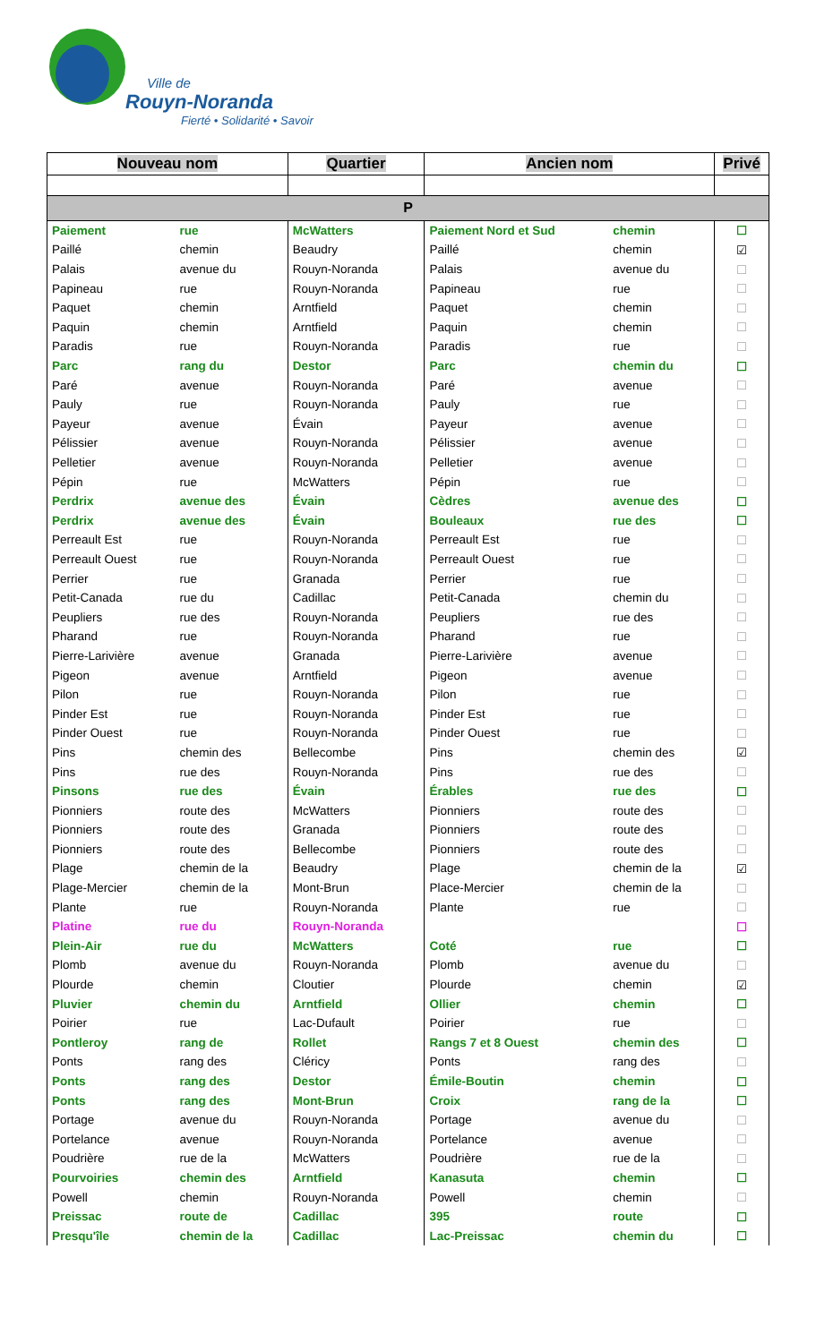Ville de
Rouyn-Noranda
Fierté • Solidarité • Savoir
| Nouveau nom | | Quartier | Ancien nom | | Privé |
| --- | --- | --- | --- | --- | --- |
| P | | | | | |
| Paiement | rue | McWatters | Paiement Nord et Sud | chemin | ☐ |
| Paillé | chemin | Beaudry | Paillé | chemin | ☑ |
| Palais | avenue du | Rouyn-Noranda | Palais | avenue du | ☐ |
| Papineau | rue | Rouyn-Noranda | Papineau | rue | ☐ |
| Paquet | chemin | Arntfield | Paquet | chemin | ☐ |
| Paquin | chemin | Arntfield | Paquin | chemin | ☐ |
| Paradis | rue | Rouyn-Noranda | Paradis | rue | ☐ |
| Parc | rang du | Destor | Parc | chemin du | ☐ |
| Paré | avenue | Rouyn-Noranda | Paré | avenue | ☐ |
| Pauly | rue | Rouyn-Noranda | Pauly | rue | ☐ |
| Payeur | avenue | Évain | Payeur | avenue | ☐ |
| Pélissier | avenue | Rouyn-Noranda | Pélissier | avenue | ☐ |
| Pelletier | avenue | Rouyn-Noranda | Pelletier | avenue | ☐ |
| Pépin | rue | McWatters | Pépin | rue | ☐ |
| Perdrix | avenue des | Évain | Cèdres | avenue des | ☐ |
| Perdrix | avenue des | Évain | Bouleaux | rue des | ☐ |
| Perreault Est | rue | Rouyn-Noranda | Perreault Est | rue | ☐ |
| Perreault Ouest | rue | Rouyn-Noranda | Perreault Ouest | rue | ☐ |
| Perrier | rue | Granada | Perrier | rue | ☐ |
| Petit-Canada | rue du | Cadillac | Petit-Canada | chemin du | ☐ |
| Peupliers | rue des | Rouyn-Noranda | Peupliers | rue des | ☐ |
| Pharand | rue | Rouyn-Noranda | Pharand | rue | ☐ |
| Pierre-Larivière | avenue | Granada | Pierre-Larivière | avenue | ☐ |
| Pigeon | avenue | Arntfield | Pigeon | avenue | ☐ |
| Pilon | rue | Rouyn-Noranda | Pilon | rue | ☐ |
| Pinder Est | rue | Rouyn-Noranda | Pinder Est | rue | ☐ |
| Pinder Ouest | rue | Rouyn-Noranda | Pinder Ouest | rue | ☐ |
| Pins | chemin des | Bellecombe | Pins | chemin des | ☑ |
| Pins | rue des | Rouyn-Noranda | Pins | rue des | ☐ |
| Pinsons | rue des | Évain | Érables | rue des | ☐ |
| Pionniers | route des | McWatters | Pionniers | route des | ☐ |
| Pionniers | route des | Granada | Pionniers | route des | ☐ |
| Pionniers | route des | Bellecombe | Pionniers | route des | ☐ |
| Plage | chemin de la | Beaudry | Plage | chemin de la | ☑ |
| Plage-Mercier | chemin de la | Mont-Brun | Place-Mercier | chemin de la | ☐ |
| Plante | rue | Rouyn-Noranda | Plante | rue | ☐ |
| Platine | rue du | Rouyn-Noranda | | | ☐ |
| Plein-Air | rue du | McWatters | Coté | rue | ☐ |
| Plomb | avenue du | Rouyn-Noranda | Plomb | avenue du | ☐ |
| Plourde | chemin | Cloutier | Plourde | chemin | ☑ |
| Pluvier | chemin du | Arntfield | Ollier | chemin | ☐ |
| Poirier | rue | Lac-Dufault | Poirier | rue | ☐ |
| Pontleroy | rang de | Rollet | Rangs 7 et 8 Ouest | chemin des | ☐ |
| Ponts | rang des | Cléricy | Ponts | rang des | ☐ |
| Ponts | rang des | Destor | Émile-Boutin | chemin | ☐ |
| Ponts | rang des | Mont-Brun | Croix | rang de la | ☐ |
| Portage | avenue du | Rouyn-Noranda | Portage | avenue du | ☐ |
| Portelance | avenue | Rouyn-Noranda | Portelance | avenue | ☐ |
| Poudrière | rue de la | McWatters | Poudrière | rue de la | ☐ |
| Pourvoiries | chemin des | Arntfield | Kanasuta | chemin | ☐ |
| Powell | chemin | Rouyn-Noranda | Powell | chemin | ☐ |
| Preissac | route de | Cadillac | 395 | route | ☐ |
| Presqu'île | chemin de la | Cadillac | Lac-Preissac | chemin du | ☐ |